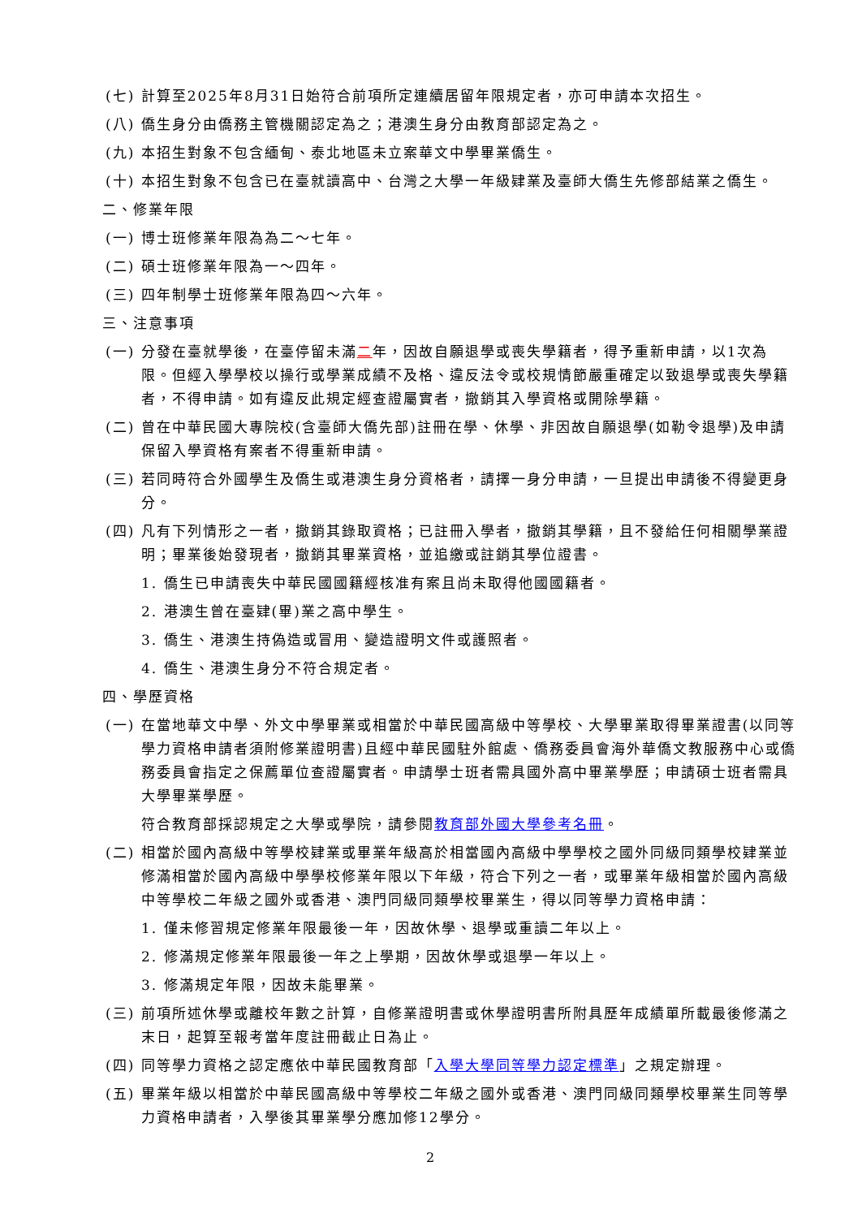(七) 計算至2025年8月31日始符合前項所定連續居留年限規定者，亦可申請本次招生。
(八) 僑生身分由僑務主管機關認定為之；港澳生身分由教育部認定為之。
(九) 本招生對象不包含緬甸、泰北地區未立案華文中學畢業僑生。
(十) 本招生對象不包含已在臺就讀高中、台灣之大學一年級肄業及臺師大僑生先修部結業之僑生。
二、修業年限
(一) 博士班修業年限為為二～七年。
(二) 碩士班修業年限為一～四年。
(三) 四年制學士班修業年限為四～六年。
三、注意事項
(一) 分發在臺就學後，在臺停留未滿二年，因故自願退學或喪失學籍者，得予重新申請，以1次為限。但經入學學校以操行或學業成績不及格、違反法令或校規情節嚴重確定以致退學或喪失學籍者，不得申請。如有違反此規定經查證屬實者，撤銷其入學資格或開除學籍。
(二) 曾在中華民國大專院校(含臺師大僑先部)註冊在學、休學、非因故自願退學(如勒令退學)及申請保留入學資格有案者不得重新申請。
(三) 若同時符合外國學生及僑生或港澳生身分資格者，請擇一身分申請，一旦提出申請後不得變更身分。
(四) 凡有下列情形之一者，撤銷其錄取資格；已註冊入學者，撤銷其學籍，且不發給任何相關學業證明；畢業後始發現者，撤銷其畢業資格，並追繳或註銷其學位證書。
1. 僑生已申請喪失中華民國國籍經核准有案且尚未取得他國國籍者。
2. 港澳生曾在臺肄(畢)業之高中學生。
3. 僑生、港澳生持偽造或冒用、變造證明文件或護照者。
4. 僑生、港澳生身分不符合規定者。
四、學歷資格
(一) 在當地華文中學、外文中學畢業或相當於中華民國高級中等學校、大學畢業取得畢業證書(以同等學力資格申請者須附修業證明書)且經中華民國駐外館處、僑務委員會海外華僑文教服務中心或僑務委員會指定之保薦單位查證屬實者。申請學士班者需具國外高中畢業學歷；申請碩士班者需具大學畢業學歷。
符合教育部採認規定之大學或學院，請參閱教育部外國大學參考名冊。
(二) 相當於國內高級中等學校肄業或畢業年級高於相當國內高級中學學校之國外同級同類學校肄業並修滿相當於國內高級中學學校修業年限以下年級，符合下列之一者，或畢業年級相當於國內高級中等學校二年級之國外或香港、澳門同級同類學校畢業生，得以同等學力資格申請：
1. 僅未修習規定修業年限最後一年，因故休學、退學或重讀二年以上。
2. 修滿規定修業年限最後一年之上學期，因故休學或退學一年以上。
3. 修滿規定年限，因故未能畢業。
(三) 前項所述休學或離校年數之計算，自修業證明書或休學證明書所附具歷年成績單所載最後修滿之末日，起算至報考當年度註冊截止日為止。
(四) 同等學力資格之認定應依中華民國教育部「入學大學同等學力認定標準」之規定辦理。
(五) 畢業年級以相當於中華民國高級中等學校二年級之國外或香港、澳門同級同類學校畢業生同等學力資格申請者，入學後其畢業學分應加修12學分。
2